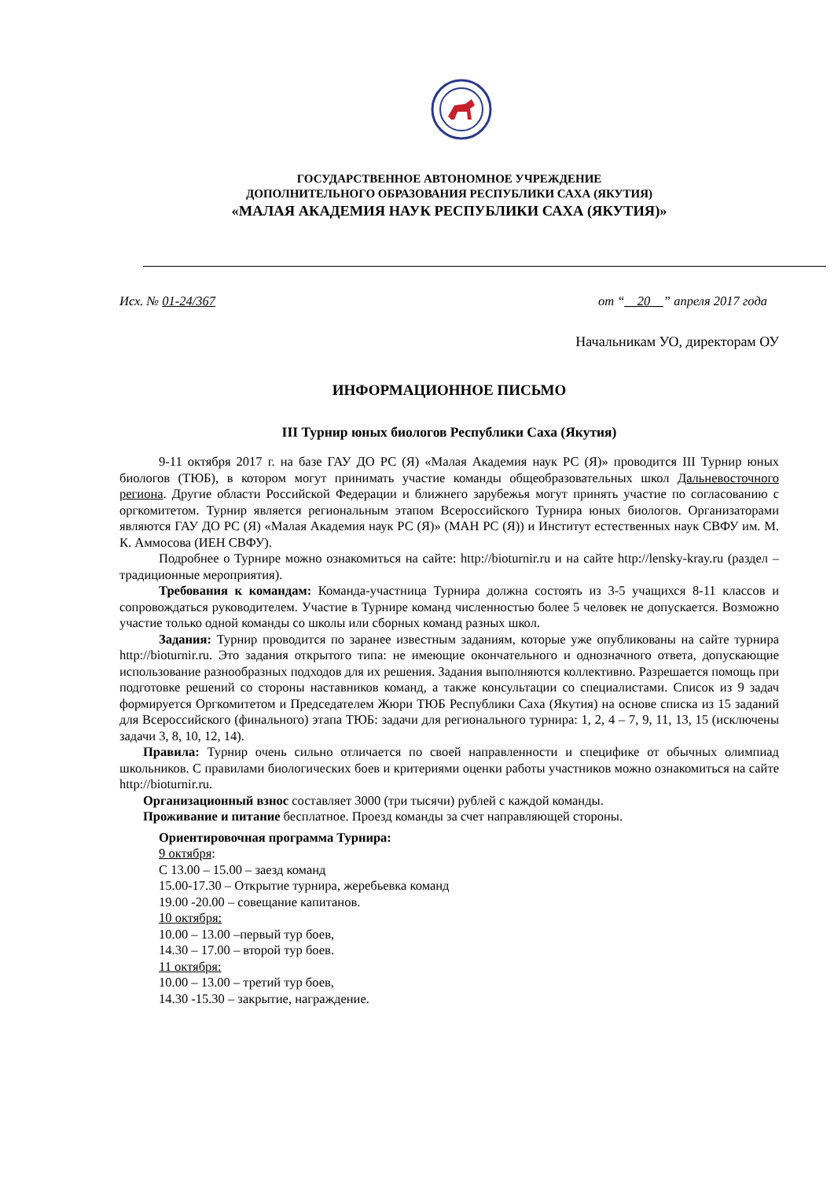ГОСУДАРСТВЕННОЕ АВТОНОМНОЕ УЧРЕЖДЕНИЕ
ДОПОЛНИТЕЛЬНОГО ОБРАЗОВАНИЯ РЕСПУБЛИКИ САХА (ЯКУТИЯ)
«МАЛАЯ АКАДЕМИЯ НАУК РЕСПУБЛИКИ САХА (ЯКУТИЯ)»
Исх. № 01-24/367 от “__20__” апреля 2017 года
Начальникам УО, директорам ОУ
ИНФОРМАЦИОННОЕ ПИСЬМО
III Турнир юных биологов Республики Саха (Якутия)
9-11 октября 2017 г. на базе ГАУ ДО РС (Я) «Малая Академия наук РС (Я)» проводится III Турнир юных биологов (ТЮБ), в котором могут принимать участие команды общеобразовательных школ Дальневосточного региона. Другие области Российской Федерации и ближнего зарубежья могут принять участие по согласованию с оргкомитетом. Турнир является региональным этапом Всероссийского Турнира юных биологов. Организаторами являются ГАУ ДО РС (Я) «Малая Академия наук РС (Я)» (МАН РС (Я)) и Институт естественных наук СВФУ им. М. К. Аммосова (ИЕН СВФУ).
Подробнее о Турнире можно ознакомиться на сайте: http://bioturnir.ru и на сайте http://lensky-kray.ru (раздел – традиционные мероприятия).
Требования к командам: Команда-участница Турнира должна состоять из 3-5 учащихся 8-11 классов и сопровождаться руководителем. Участие в Турнире команд численностью более 5 человек не допускается. Возможно участие только одной команды со школы или сборных команд разных школ.
Задания: Турнир проводится по заранее известным заданиям, которые уже опубликованы на сайте турнира http://bioturnir.ru. Это задания открытого типа: не имеющие окончательного и однозначного ответа, допускающие использование разнообразных подходов для их решения. Задания выполняются коллективно. Разрешается помощь при подготовке решений со стороны наставников команд, а также консультации со специалистами. Список из 9 задач формируется Оргкомитетом и Председателем Жюри ТЮБ Республики Саха (Якутия) на основе списка из 15 заданий для Всероссийского (финального) этапа ТЮБ: задачи для регионального турнира: 1, 2, 4 – 7, 9, 11, 13, 15 (исключены задачи 3, 8, 10, 12, 14).
Правила: Турнир очень сильно отличается по своей направленности и специфике от обычных олимпиад школьников. С правилами биологических боев и критериями оценки работы участников можно ознакомиться на сайте http://bioturnir.ru.
Организационный взнос составляет 3000 (три тысячи) рублей с каждой команды.
Проживание и питание бесплатное. Проезд команды за счет направляющей стороны.
Ориентировочная программа Турнира:
9 октября:
С 13.00 – 15.00 – заезд команд
15.00-17.30 – Открытие турнира, жеребьевка команд
19.00 -20.00 – совещание капитанов.
10 октября:
10.00 – 13.00 –первый тур боев,
14.30 – 17.00 – второй тур боев.
11 октября:
10.00 – 13.00 – третий тур боев,
14.30 -15.30 – закрытие, награждение.